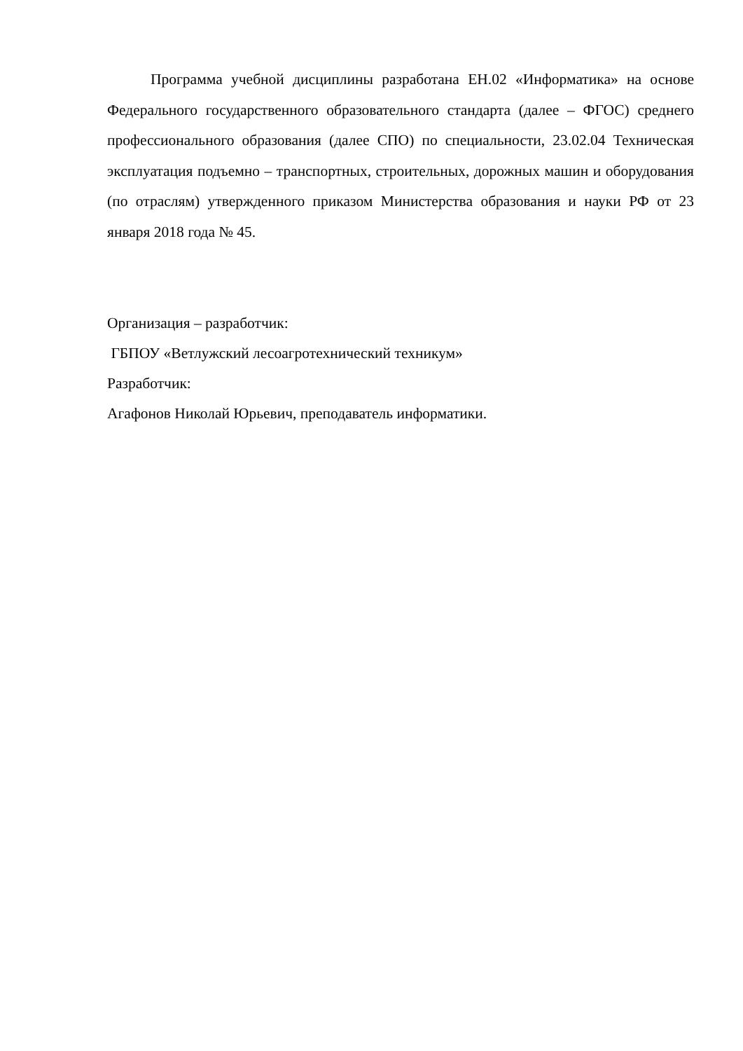Программа учебной дисциплины разработана ЕН.02 «Информатика» на основе Федерального государственного образовательного стандарта (далее – ФГОС) среднего профессионального образования (далее СПО) по специальности, 23.02.04 Техническая эксплуатация подъемно – транспортных, строительных, дорожных машин и оборудования (по отраслям) утвержденного приказом Министерства образования и науки РФ от 23 января 2018 года № 45.
Организация – разработчик:
ГБПОУ «Ветлужский лесоагротехнический техникум»
Разработчик:
Агафонов Николай Юрьевич, преподаватель информатики.